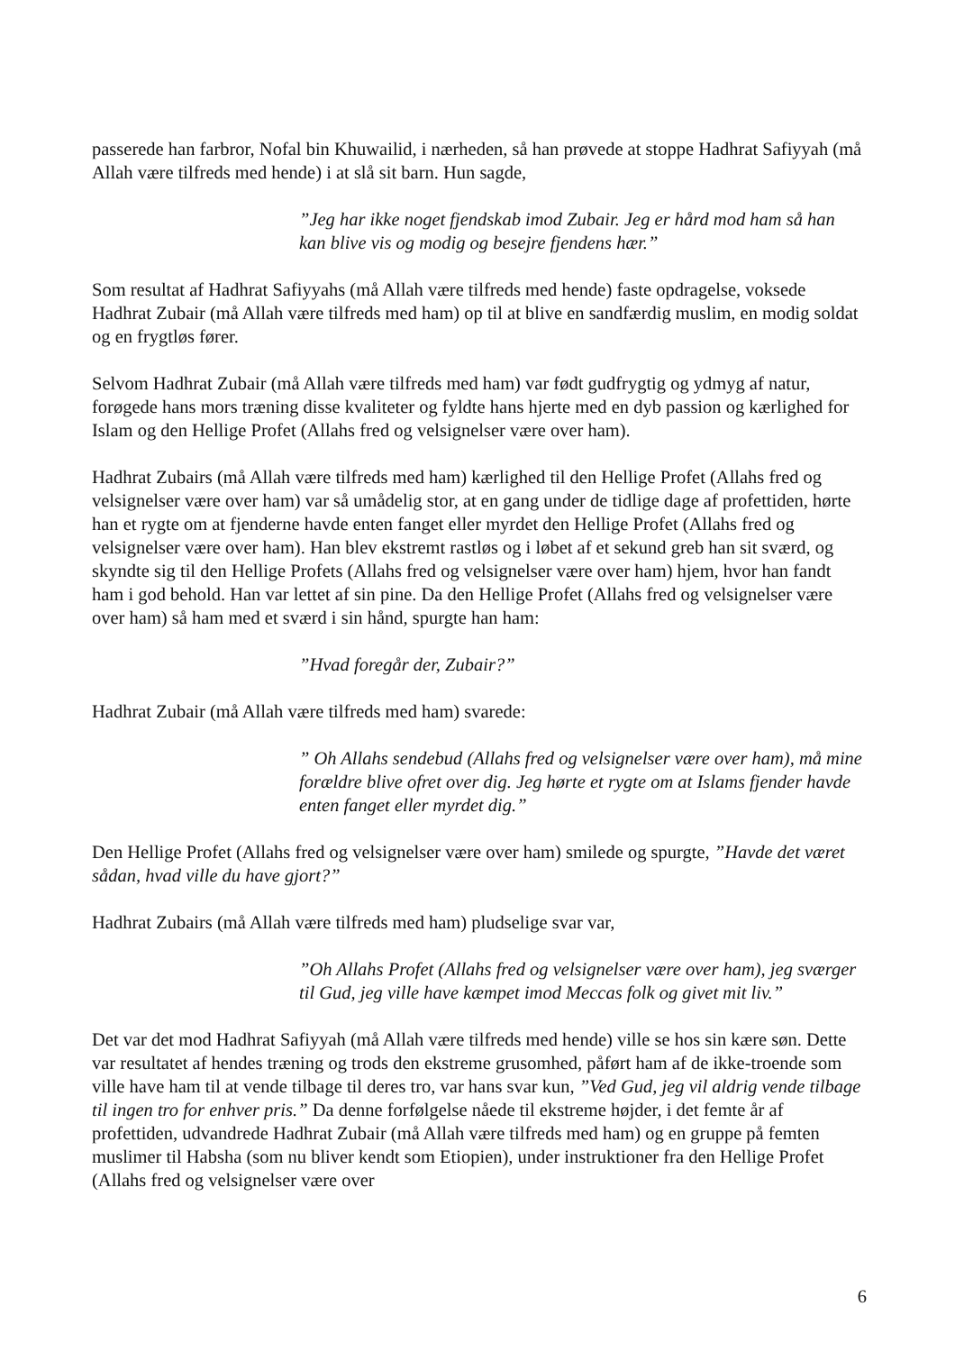passerede han farbror, Nofal bin Khuwailid, i nærheden, så han prøvede at stoppe Hadhrat Safiyyah (må Allah være tilfreds med hende) i at slå sit barn. Hun sagde,
”Jeg har ikke noget fjendskab imod Zubair. Jeg er hård mod ham så han kan blive vis og modig og besejre fjendens hær.”
Som resultat af Hadhrat Safiyyahs (må Allah være tilfreds med hende) faste opdragelse, voksede Hadhrat Zubair (må Allah være tilfreds med ham) op til at blive en sandfærdig muslim, en modig soldat og en frygtløs fører.
Selvom Hadhrat Zubair (må Allah være tilfreds med ham) var født gudfrygtig og ydmyg af natur, forøgede hans mors træning disse kvaliteter og fyldte hans hjerte med en dyb passion og kærlighed for Islam og den Hellige Profet (Allahs fred og velsignelser være over ham).
Hadhrat Zubairs (må Allah være tilfreds med ham) kærlighed til den Hellige Profet (Allahs fred og velsignelser være over ham) var så umådelig stor, at en gang under de tidlige dage af profettiden, hørte han et rygte om at fjenderne havde enten fanget eller myrdet den Hellige Profet (Allahs fred og velsignelser være over ham). Han blev ekstremt rastløs og i løbet af et sekund greb han sit sværd, og skyndte sig til den Hellige Profets (Allahs fred og velsignelser være over ham) hjem, hvor han fandt ham i god behold. Han var lettet af sin pine. Da den Hellige Profet (Allahs fred og velsignelser være over ham) så ham med et sværd i sin hånd, spurgte han ham:
”Hvad foregår der, Zubair?”
Hadhrat Zubair (må Allah være tilfreds med ham) svarede:
” Oh Allahs sendebud (Allahs fred og velsignelser være over ham), må mine forældre blive ofret over dig. Jeg hørte et rygte om at Islams fjender havde enten fanget eller myrdet dig.”
Den Hellige Profet (Allahs fred og velsignelser være over ham) smilede og spurgte, ”Havde det været sådan, hvad ville du have gjort?”
Hadhrat Zubairs (må Allah være tilfreds med ham) pludselige svar var,
”Oh Allahs Profet (Allahs fred og velsignelser være over ham), jeg sværger til Gud, jeg ville have kæmpet imod Meccas folk og givet mit liv.”
Det var det mod Hadhrat Safiyyah (må Allah være tilfreds med hende) ville se hos sin kære søn. Dette var resultatet af hendes træning og trods den ekstreme grusomhed, påført ham af de ikke-troende som ville have ham til at vende tilbage til deres tro, var hans svar kun, ”Ved Gud, jeg vil aldrig vende tilbage til ingen tro for enhver pris.” Da denne forfølgelse nåede til ekstreme højder, i det femte år af profettiden, udvandrede Hadhrat Zubair (må Allah være tilfreds med ham) og en gruppe på femten muslimer til Habsha (som nu bliver kendt som Etiopien), under instruktioner fra den Hellige Profet (Allahs fred og velsignelser være over
6